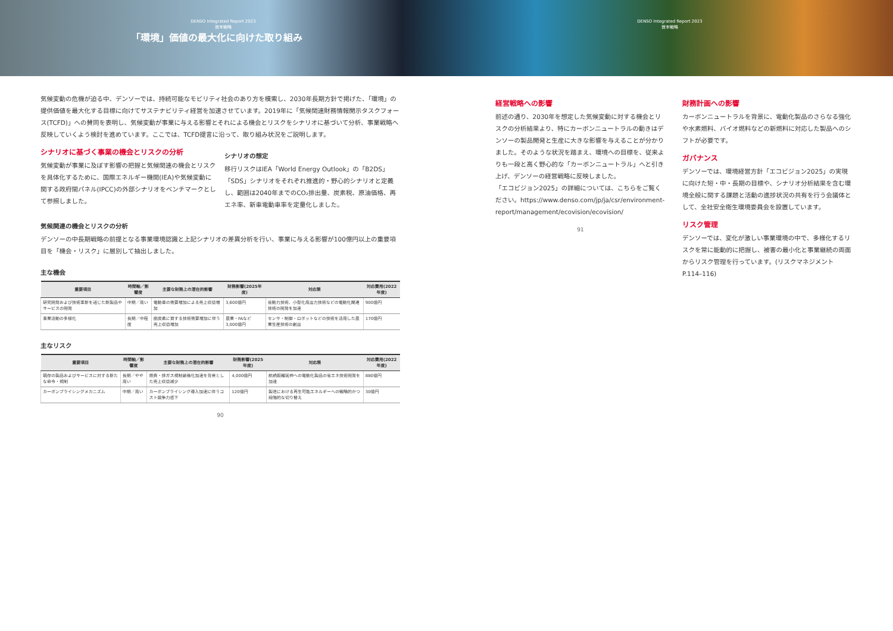DENSO Integrated Report 2023
資本戦略
DENSO Integrated Report 2023
資本戦略
「環境」価値の最大化に向けた取り組み
気候変動の危機が迫る中、デンソーでは、持続可能なモビリティ社会のあり方を模索し、2030年長期方針で掲げた、「環境」の提供価値を最大化する目標に向けてサステナビリティ経営を加速させています。2019年に「気候関連財務情報開示タスクフォース(TCFD)」への賛同を表明し、気候変動が事業に与える影響とそれによる機会とリスクをシナリオに基づいて分析、事業戦略へ反映していくよう検討を進めています。ここでは、TCFD提言に沿って、取り組み状況をご説明します。
シナリオに基づく事業の機会とリスクの分析
気候変動が事業に及ぼす影響の把握と気候関連の機会とリスクを具体化するために、国際エネルギー機関(IEA)や気候変動に関する政府間パネル(IPCC)の外部シナリオをベンチマークとして参照しました。
シナリオの想定
移行リスクはIEA「World Energy Outlook」の「B2DS」「SDS」シナリオをそれぞれ推進的・野心的シナリオと定義し、範囲は2040年までのCO₂排出量、炭素税、原油価格、再エネ率、新車電動車率を定量化しました。
気候関連の機会とリスクの分析
デンソーの中長期戦略の前提となる事業環境認識と上記シナリオの差異分析を行い、事業に与える影響が100億円以上の重要項目を「機会・リスク」に層別して抽出しました。
主な機会
| 重要項目 | 時間軸／影響度 | 主要な財務上の潜在的影響 | 財務影響(2025年度) | 対応策 | 対応費用(2022年度) |
| --- | --- | --- | --- | --- | --- |
| 研究開発および技術革新を通じた新製品やサービスの開発 | 中期／高い | 電動車の需要増加による売上収益増加 | 3,600億円 | 省動力技術、小型化高出力技術などの電動化関連技術の開発を加速 | 900億円 |
| 事業活動の多様化 | 長期／中程度 | 脱炭素に資する技術需要増加に伴う売上収益増加 | 農業・FAなど 3,000億円 | センサ・制御・ロボットなどの技術を活用した農業生産技術の創出 | 170億円 |
主なリスク
| 重要項目 | 時間軸／影響度 | 主要な財務上の潜在的影響 | 財務影響(2025年度) | 対応策 | 対応費用(2022年度) |
| --- | --- | --- | --- | --- | --- |
| 既存の製品およびサービスに対する新たな命令・規制 | 長期／やや高い | 燃費・排ガス規制厳格化加速を背景とした売上収益減少 | 4,000億円 | 航続距離延伸への電動化製品の省エネ技術開発を加速 | 880億円 |
| カーボンプライシングメカニズム | 中期／高い | カーボンプライシング導入加速に伴うコスト競争力低下 | 120億円 | 製造における再生可能エネルギーへの戦略的かつ段階的な切り替え | 30億円 |
90
経営戦略への影響
前述の通り、2030年を想定した気候変動に対する機会とリスクの分析結果より、特にカーボンニュートラルの動きはデンソーの製品開発と生産に大きな影響を与えることが分かりました。そのような状況を踏まえ、環境への目標を、従来よりも一段と高く野心的な「カーボンニュートラル」へと引き上げ、デンソーの経営戦略に反映しました。
「エコビジョン2025」の詳細については、こちらをご覧ください。https://www.denso.com/jp/ja/csr/environment-report/management/ecovision/ecovision/
91
財務計画への影響
カーボンニュートラルを背景に、電動化製品のさらなる強化や水素燃料、バイオ燃料などの新燃料に対応した製品へのシフトが必要です。
ガバナンス
デンソーでは、環境経営方針「エコビジョン2025」の実現に向けた短・中・長期の目標や、シナリオ分析結果を含む環境全般に関する課題と活動の進捗状況の共有を行う会議体として、全社安全衛生環境委員会を設置しています。
リスク管理
デンソーでは、変化が激しい事業環境の中で、多様化するリスクを常に能動的に把握し、被害の最小化と事業継続の両面からリスク管理を行っています。(リスクマネジメント P.114–116)